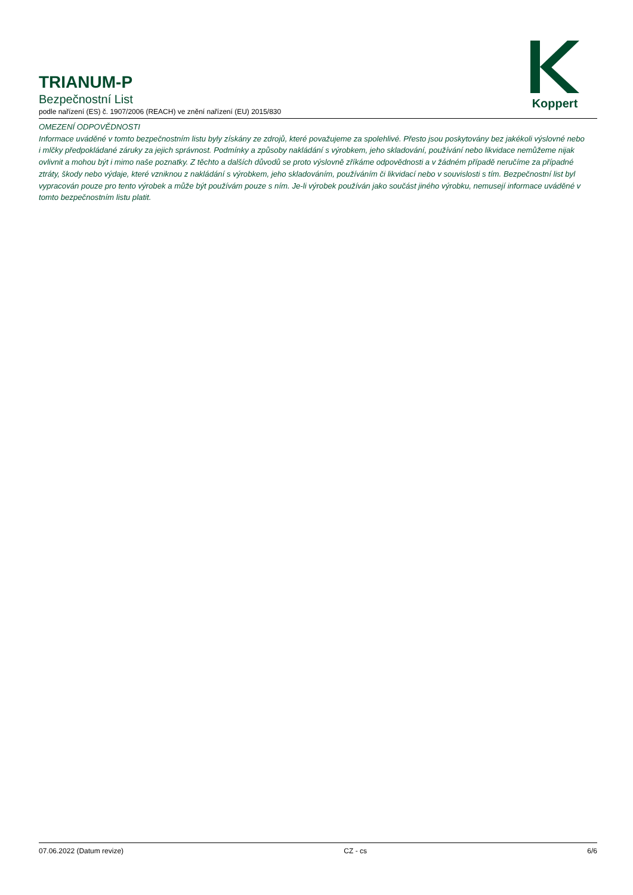TRIANUM-P
Bezpečnostní List
podle nařízení (ES) č. 1907/2006 (REACH) ve znění nařízení (EU) 2015/830
Koppert
OMEZENÍ ODPOVĚDNOSTI
Informace uváděné v tomto bezpečnostním listu byly získány ze zdrojů, které považujeme za spolehlivé. Přesto jsou poskytovány bez jakékoli výslovné nebo i mlčky předpokládané záruky za jejich správnost. Podmínky a způsoby nakládání s výrobkem, jeho skladování, používání nebo likvidace nemůžeme nijak ovlivnit a mohou být i mimo naše poznatky. Z těchto a dalších důvodů se proto výslovně zříkáme odpovědnosti a v žádném případě neručíme za případné ztráty, škody nebo výdaje, které vzniknou z nakládání s výrobkem, jeho skladováním, používáním či likvidací nebo v souvislosti s tím. Bezpečnostní list byl vypracován pouze pro tento výrobek a může být používám pouze s ním. Je-li výrobek používán jako součást jiného výrobku, nemusejí informace uváděné v tomto bezpečnostním listu platit.
07.06.2022 (Datum revize) CZ - cs 6/6